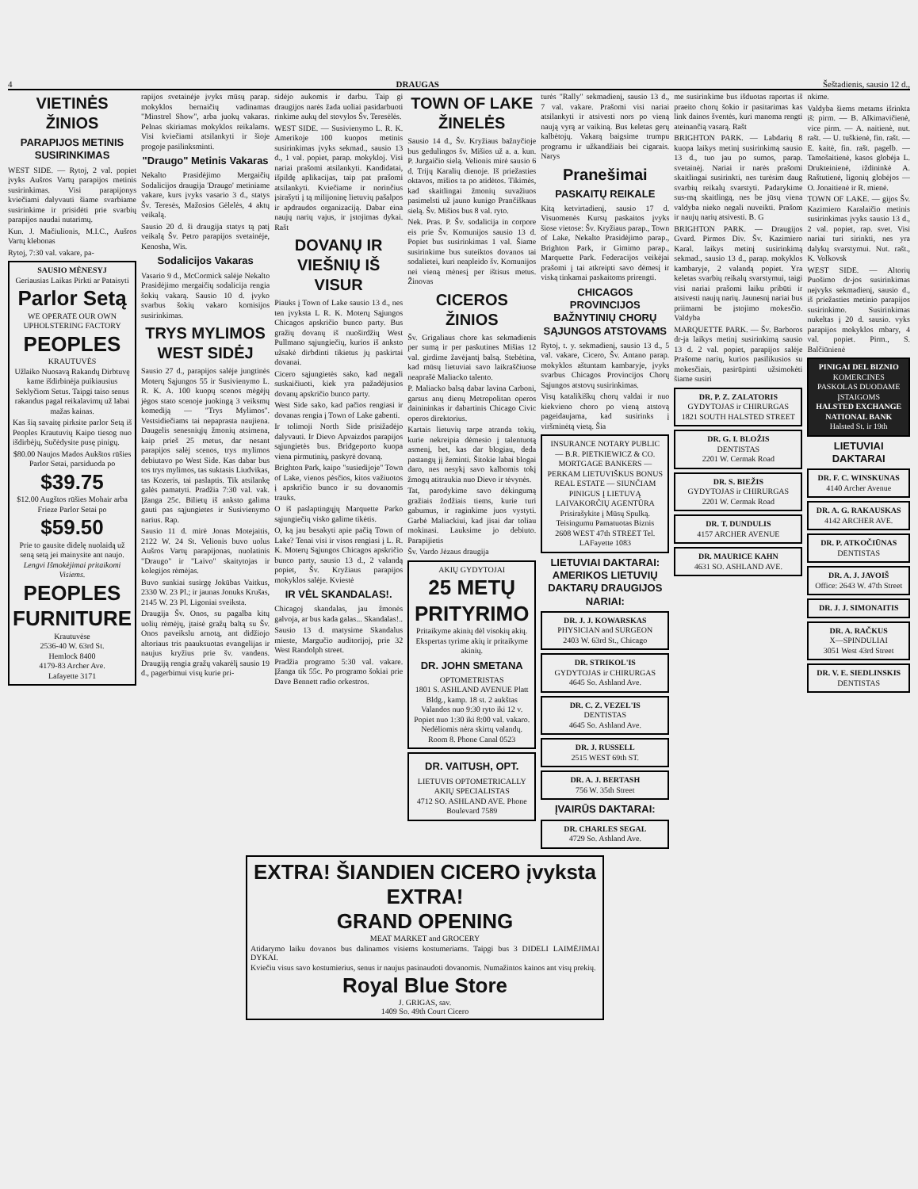4 DRAUGAS Šeštadienis, sausio 12 d.,
VIETINĖS ŽINIOS
PARAPIJOS METINIS SUSIRINKIMAS
WEST SIDE. — Rytoj, 2 val. popiet įvyks Aušros Vartų parapijos metinis susirinkimas. Visi parapijonys kviečiami dalyvauti šiame svarbiame susirinkime ir prisidėti prie svarbių parapijos naudai nutarimų.
Kun. J. Mačiulionis, M.I.C., Aušros Vartų klebonas
Rytoj, 7:30 val. vakare, pa-
SAUSIO MĖNESYJ
Geriausias Laikas Pirkti ar Pataisyti
Parlor Setą
WE OPERATE OUR OWN UPHOLSTERING FACTORY
PEOPLES
KRAUTUVĖS
Užlaiko Nuosavą Rakandų Dirbtuvę
kame išdirbinėja puikiausius Seklyčiom Setus. Taipgi taiso senus rakandus pagal reikalavimų už labai mažas kainas.
Kas šią savaitę pirksite parlor Setą iš Peoples Krautuvių Kaipo tiesog nuo išdirbėjų, Sučėdysite pusę pinigų.
$80.00 Naujos Mados Aukštos rūšies Parlor Setai, parsiduoda po
$39.75
$12.00 Augštos rūšies Mohair arba Frieze Parlor Setai po
$59.50
Prie to gausite didelę nuolaidą už seną setą jei mainysite ant naujo.
Lengvi Išmokėjimai pritaikomi Visiems.
PEOPLES FURNITURE
Krautuvėse
2536-40 W. 63rd St.
Hemlock 8400
4179-83 Archer Ave.
Lafayette 3171
rapijos svetainėje įvyks mūsų parap. mokyklos bernaičių vadinamas "Minstrel Show", arba juokų vakaras. Pelnas skiriamas mokyklos reikalams. Visi kviečiami atsilankyti ir šioje progoje pasilinksminti.
"Draugo" Metinis Vakaras
Nekalto Prasidėjimo Mergaičių Sodalicijos draugija 'Draugo' metiniame vakare, kurs įvyks vasario 3 d., statys Šv. Teresės, Mažosios Gėlelės, 4 aktų veikalą.
Sausio 20 d. ši draugija statys tą patį veikalą Šv. Petro parapijos svetainėje, Kenosha, Wis.
Sodalicijos Vakaras
Vasario 9 d., McCormick salėje Nekalto Prasidėjimo mergaičių sodalicija rengia šokių vakarą. Sausio 10 d. įvyko svarbus šokių vakaro komisijos susirinkimas.
TRYS MYLIMOS WEST SIDĖJ
Sausio 27 d., parapijos salėje jungtinės Moterų Sąjungos 55 ir Susivienymo L. R. K. A. 100 kuopų scenos mėgėjų jėgos stato scenoje juokingą 3 veiksmų komediją — "Trys Mylimos". Vestsidiečiams tai nepaprasta naujiena. Daugelis senesniųjų žmonių atsimena, kaip prieš 25 metus, dar nesant parapijos salėj scenos, trys mylimos debiutavo po West Side. Kas dabar bus tos trys mylimos, tas suktasis Liudvikas, tas Kozeris, tai paslaptis. Tik atsilankę galės pamatyti. Pradžia 7:30 val. vak. Įžanga 25c. Bilietų iš anksto galima gauti pas sąjungietes ir Susivienymo narius. Rap.
Sausio 11 d. mirė Jonas Motejaitis, 2122 W. 24 St. Velionis buvo uolus Aušros Vartų parapijonas, nuolatinis "Draugo" ir "Laivo" skaitytojas ir kolegijos rėmėjas.
Buvo sunkiai susirgę Jokūbas Vaitkus, 2330 W. 23 Pl.; ir jaunas Jonuks Krušas, 2145 W. 23 Pl. Ligoniai sveiksta.
Draugija Šv. Onos, su pagalba kitų uolių rėmėjų, įtaisė gražų baltą su Šv. Onos paveikslu arnotą, ant didžiojo altoriaus tris paauksuotas evangelijas ir naujus kryžius prie šv. vandens. Draugiją rengia gražų vakarėlį sausio 19 d., pagerbimui visų kurie pri-
sidėjo aukomis ir darbu. Taip gi draugijos narės žada uoliai pasidarbuoti rinkime aukų del stovylos Šv. Teresėlės.
WEST SIDE. — Susivienymo L. R. K. Amerikoje 100 kuopos metinis susirinkimas įvyks sekmad., sausio 13 d., 1 val. popiet, parap. mokykloj. Visi nariai prašomi atsilankyti. Kandidatai, išpildę aplikacijas, taip pat prašomi atsilankyti. Kviečiame ir norinčius įsirašyti į tą milijoninę lietuvių pašalpos ir apdraudos organizaciją. Dabar eina naujų narių vajus, ir įstojimas dykai. Rašt
DOVANŲ IR VIEŠNIŲ IŠ VISUR
Piauks į Town of Lake sausio 13 d., nes ten įvyksta L R. K. Moterų Sąjungos Chicagos apskričio bunco party. Bus gražių dovanų iš nuoširdžių West Pullmano sąjungiečių, kurios iš anksto užsakė dirbdinti tikietus jų paskirtai dovanai.
Cicero sąjungietės sako, kad negali suskaičiuoti, kiek yra pažadėjusios dovanų apskričio bunco party.
West Side sako, kad pačios rengiasi ir dovanas rengia į Town of Lake gabenti.
Ir tolimoji North Side prisižadėjo dalyvauti. Ir Dievo Apvaizdos parapijos sąjungietės bus. Bridgeporto kuopa viena pirmutinių, paskyrė dovaną.
Brighton Park, kaipo "susiedijoje" Town of Lake, vienos pėsčios, kitos važiuotos į apskričio bunco ir su dovanomis trauks.
O iš paslaptingųjų Marquette Parko sąjungiečių visko galime tikėtis.
O, ką jau besakyti apie pačią Town of Lake? Tenai visi ir visos rengiasi į L. R. K. Moterų Sąjungos Chicagos apskričio bunco party, sausio 13 d., 2 valandą popiet, Šv. Kryžiaus parapijos mokyklos salėje. Kviestė
IR VĖL SKANDALAS!.
Chicagoj skandalas, jau žmonės galvoja, ar bus kada galas... Skandalas!..
Sausio 13 d. matysime Skandalus mieste, Margučio auditorijoj, prie 32 West Randolph street.
Pradžia programo 5:30 val. vakare. Įžanga tik 55c. Po programo šokiai prie Dave Bennett radio orkestros.
TOWN OF LAKE ŽINELĖS
Sausio 14 d., Šv. Kryžiaus bažnyčioje bus gedulingos šv. Mišios už a. a. kun. P. Jurgaičio sielą. Velionis mirė sausio 6 d. Trijų Karalių dienoje. Iš priežasties oktavos, mišios ta po atidėtos. Tikimės, kad skaitlingai žmonių suvažiuos pasimelsti už jauno kunigo Prančiškaus sielą. Šv. Mišios bus 8 val. ryto.
Nek. Pras. P. Šv. sodalicija in corpore eis prie Šv. Komunijos sausio 13 d. Popiet bus susirinkimas 1 val. Šiame susirinkime bus suteiktos dovanos tai sodalietei, kuri neapleido šv. Komunijos nei vieną mėnesį per ištisus metus. Žinovas
CICEROS ŽINIOS
Šv. Grigaliaus chore kas sekmadienis per sumą ir per paskutines Mišias 12 val. girdime žavėjantį balsą. Stebėtina, kad mūsų lietuviai savo laikraščiuose neaprašė Maliacko talento.
P. Maliacko balsą dabar lavina Carboni, garsus anų dienų Metropolitan operos dainininkas ir dabartinis Chicago Civic operos direktorius.
Kartais lietuvių tarpe atranda tokių, kurie nekreipia dėmesio į talentuotą asmenį, bet, kas dar blogiau, deda pastangų jį žeminti. Šitokie labai blogai daro, nes nesykį savo kalbomis tokį žmogų atitraukia nuo Dievo ir tėvynės.
Tat, parodykime savo dėkingumą gražiais žodžiais tiems, kurie turi gabumus, ir raginkime juos vystyti. Garbė Maliackiui, kad jisai dar toliau mokinasi. Lauksime jo debiuto. Parapijietis
Šv. Vardo Jėzaus draugija
AKIŲ GYDYTOJAI
25 METŲ PRITYRIMO
Pritaikyme akinių dėl visokių akių. Ekspertas tyrime akių ir pritaikyme akinių.
DR. JOHN SMETANA
OPTOMETRISTAS
1801 S. ASHLAND AVENUE Platt Bldg., kamp. 18 st. 2 aukštas
Valandos nuo 9:30 ryto iki 12 v. Popiet nuo 1:30 iki 8:00 val. vakaro. Nedėliomis nėra skirtų valandų. Room 8. Phone Canal 0523
DR. VAITUSH, OPT.
LIETUVIS OPTOMETRICALLY AKIŲ SPECIALISTAS
4712 SO. ASHLAND AVE. Phone Boulevard 7589
turės "Rally" sekmadienį, sausio 13 d., 7 val. vakare. Prašomi visi nariai atsilankyti ir atsivesti nors po vieną naują vyrą ar vaikiną. Bus keletas gerų kalbėtojų. Vakarą baigsime trumpu programu ir užkandžiais bei cigarais. Narys
Pranešimai
PASKAITŲ REIKALE
Kitą ketvirtadienį, sausio 17 d. Visuomenės Kursų paskaitos įvyks šiose vietose: Šv. Kryžiaus parap., Town of Lake, Nekalto Prasidėjimo parap., Brighton Park, ir Gimimo parap., Marquette Park. Federacijos veikėjai prašomi į tai atkreipti savo dėmesį ir viską tinkamai paskaitoms prirengti.
CHICAGOS PROVINCIJOS BAŽNYTINIŲ CHORŲ SĄJUNGOS ATSTOVAMS
Rytoj, t. y. sekmadienį, sausio 13 d., 5 val. vakare, Cicero, Šv. Antano parap. mokyklos aštuntam kambaryje, įvyks svarbus Chicagos Provincijos Chorų Sąjungos atstovų susirinkimas.
Visų katalikiškų chorų valdai ir nuo kiekvieno choro po vieną atstovą pageidaujama, kad susirinks į viršminėtą vietą. Šia
INSURANCE NOTARY PUBLIC — B.R. PIETKIEWICZ & CO. MORTGAGE BANKERS — PERKAM LIETUVIŠKUS BONUS
REAL ESTATE — SIUNČIAM PINIGUS Į LIETUVĄ
LAIVAKORČIŲ AGENTŪRA
Prisirašykite į Mūsų Spulką. Teisingumu Pamatuotas Biznis
2608 WEST 47th STREET Tel. LAFayette 1083
LIETUVIAI DAKTARAI: AMERIKOS LIETUVIŲ DAKTARŲ DRAUGIJOS NARIAI:
DR. J. J. KOWARSKAS
PHYSICIAN and SURGEON
2403 W. 63rd St., Chicago
DR. STRIKOL'IS
GYDYTOJAS ir CHIRURGAS
4645 So. Ashland Ave.
DR. C. Z. VEZEL'IS
DENTISTAS
4645 So. Ashland Ave.
DR. J. RUSSELL
2515 WEST 69th ST.
DR. A. J. BERTASH
756 W. 35th Street
ĮVAIRŪS DAKTARAI:
DR. CHARLES SEGAL
4729 So. Ashland Ave.
me susirinkime bus išduotas raportas iš praeito chorų šokio ir pasitarimas kas link dainos šventės, kuri manoma rengti ateinančią vasarą. Rašt
BRIGHTON PARK. — Labdarių 8 kuopa laikys metinį susirinkimą sausio 13 d., tuo jau po sumos, parap. svetainėj. Nariai ir narės prašomi skaitlingai susirinkti, nes turėsim daug svarbių reikalų svarstyti. Padarykime sus-mą skaitlingą, nes be jūsų viena valdyba nieko negali nuveikti. Prašom ir naujų narių atsivesti. B. G
BRIGHTON PARK. — Draugijos Gvard. Pirmos Div. Šv. Kazimiero Karal. laikys metinį susirinkimą sekmad., sausio 13 d., parap. mokyklos kambaryje, 2 valandą popiet. Yra keletas svarbių reikalų svarstymui, taigi visi nariai prašomi laiku pribūti ir atsivesti naujų narių. Jaunesnį nariai bus priimami be įstojimo mokesčio. Valdyba
MARQUETTE PARK. — Šv. Barboros dr-ja laikys metinį susirinkimą sausio 13 d. 2 val. popiet, parapijos salėje Prašome narių, kurios pasilikusios su mokesčiais, pasirūpinti užsimokėti šiame susiri
DR. P. Z. ZALATORIS
GYDYTOJAS ir CHIRURGAS
1821 SOUTH HALSTED STREET
DR. G. I. BLOŽIS
DENTISTAS
2201 W. Cermak Road
DR. S. BIEŽIS
GYDYTOJAS ir CHIRURGAS
2201 W. Cermak Road
DR. T. DUNDULIS
4157 ARCHER AVENUE
DR. MAURICE KAHN
4631 SO. ASHLAND AVE.
nkime.
Valdyba šiems metams išrinkta iš: pirm. — B. Alkimavičienė, vice pirm. — A. naitienė, nut. rašt. — U. tuškienė, fin. rašt. — E. kaitė, fin. rašt. pagelb. — Tamošaitienė, kasos globėja L. Drukteinienė, iždininkė A. Raštutienė, ligonių globėjos — O. Jonaitienė ir R. mienė.
TOWN OF LAKE. — gijos Šv. Kazimiero Karalaičio metinis susirinkimas įvyks sausio 13 d., 2 val. popiet, rap. svet. Visi nariai turi sirinkti, nes yra dalykų svarstymui. Nut. rašt., K. Volkovsk
WEST SIDE. — Altorių Puošimo dr-jos susirinkimas neįvyks sekmadienį, sausio d., iš priežasties metinio parapijos susirinkimo. Susirinkimas nukeltas į 20 d. sausio. vyks parapijos mokyklos mbary, 4 val. popiet. Pirm., S. Balčiūnienė
PINIGAI DEL BIZNIO
KOMERCINES PASKOLAS DUODAME ĮSTAIGOMS
HALSTED EXCHANGE NATIONAL BANK
Halsted St. ir 19th
LIETUVIAI DAKTARAI
DR. F. C. WINSKUNAS
4140 Archer Avenue
DR. A. G. RAKAUSKAS
4142 ARCHER AVE.
DR. P. ATKOČIŪNAS
DENTISTAS
DR. A. J. JAVOIŠ
Office: 2643 W. 47th Street
DR. J. J. SIMONAITIS
DR. A. RAČKUS
X—SPINDULIAI
3051 West 43rd Street
DR. V. E. SIEDLINSKIS
DENTISTAS
EXTRA! ŠIANDIEN CICERO įvyksta EXTRA!
GRAND OPENING
MEAT MARKET and GROCERY
Atidarymo laiku dovanos bus dalinamos visiems kostumeriams. Taipgi bus 3 DIDELI LAIMĖJIMAI DYKAI.
Kviečiu visus savo kostumierius, senus ir naujus pasinaudoti dovanomis. Numažintos kainos ant visų prekių.
Royal Blue Store
J. GRIGAS, sav.
1409 So. 49th Court Cicero